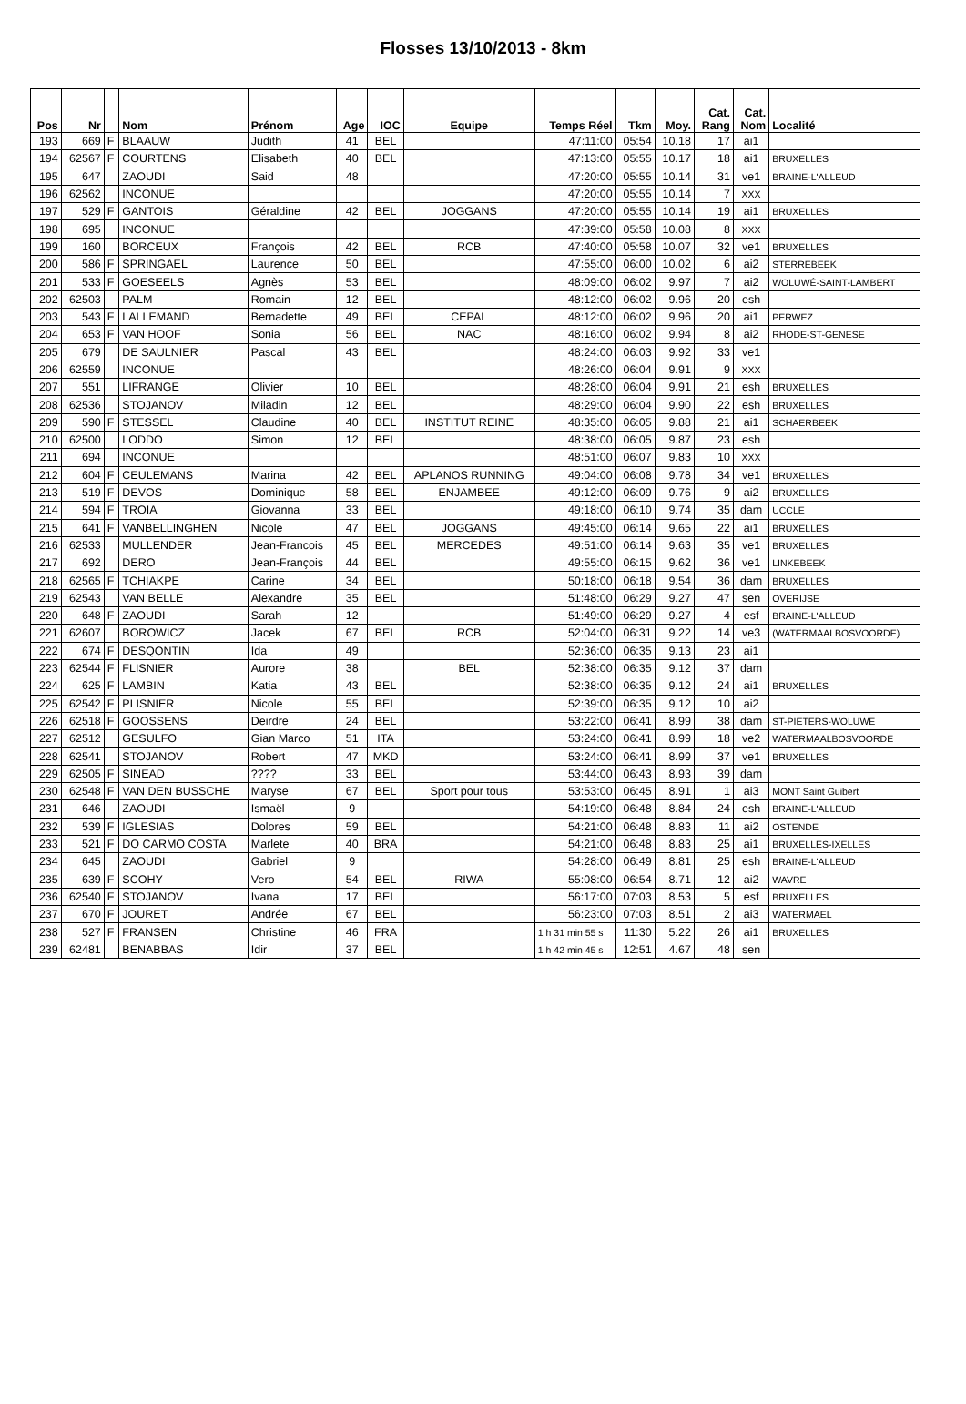Flosses 13/10/2013 - 8km
| Pos | Nr | | Nom | Prénom | Age | IOC | Equipe | Temps Réel | Tkm | Moy. | Cat. Rang | Cat. Nom | Localité |
| --- | --- | --- | --- | --- | --- | --- | --- | --- | --- | --- | --- | --- | --- |
| 193 | 669 | F | BLAAUW | Judith | 41 | BEL | | 47:11:00 | 05:54 | 10.18 | 17 | ai1 | |
| 194 | 62567 | F | COURTENS | Elisabeth | 40 | BEL | | 47:13:00 | 05:55 | 10.17 | 18 | ai1 | BRUXELLES |
| 195 | 647 | | ZAOUDI | Said | 48 | | | 47:20:00 | 05:55 | 10.14 | 31 | ve1 | BRAINE-L'ALLEUD |
| 196 | 62562 | | INCONUE | | | | | 47:20:00 | 05:55 | 10.14 | 7 | XXX | |
| 197 | 529 | F | GANTOIS | Géraldine | 42 | BEL | JOGGANS | 47:20:00 | 05:55 | 10.14 | 19 | ai1 | BRUXELLES |
| 198 | 695 | | INCONUE | | | | | 47:39:00 | 05:58 | 10.08 | 8 | XXX | |
| 199 | 160 | | BORCEUX | François | 42 | BEL | RCB | 47:40:00 | 05:58 | 10.07 | 32 | ve1 | BRUXELLES |
| 200 | 586 | F | SPRINGAEL | Laurence | 50 | BEL | | 47:55:00 | 06:00 | 10.02 | 6 | ai2 | STERREBEEK |
| 201 | 533 | F | GOESEELS | Agnès | 53 | BEL | | 48:09:00 | 06:02 | 9.97 | 7 | ai2 | WOLUWÉ-SAINT-LAMBERT |
| 202 | 62503 | | PALM | Romain | 12 | BEL | | 48:12:00 | 06:02 | 9.96 | 20 | esh | |
| 203 | 543 | F | LALLEMAND | Bernadette | 49 | BEL | CEPAL | 48:12:00 | 06:02 | 9.96 | 20 | ai1 | PERWEZ |
| 204 | 653 | F | VAN HOOF | Sonia | 56 | BEL | NAC | 48:16:00 | 06:02 | 9.94 | 8 | ai2 | RHODE-ST-GENESE |
| 205 | 679 | | DE SAULNIER | Pascal | 43 | BEL | | 48:24:00 | 06:03 | 9.92 | 33 | ve1 | |
| 206 | 62559 | | INCONUE | | | | | 48:26:00 | 06:04 | 9.91 | 9 | XXX | |
| 207 | 551 | | LIFRANGE | Olivier | 10 | BEL | | 48:28:00 | 06:04 | 9.91 | 21 | esh | BRUXELLES |
| 208 | 62536 | | STOJANOV | Miladin | 12 | BEL | | 48:29:00 | 06:04 | 9.90 | 22 | esh | BRUXELLES |
| 209 | 590 | F | STESSEL | Claudine | 40 | BEL | INSTITUT REINE | 48:35:00 | 06:05 | 9.88 | 21 | ai1 | SCHAERBEEK |
| 210 | 62500 | | LODDO | Simon | 12 | BEL | | 48:38:00 | 06:05 | 9.87 | 23 | esh | |
| 211 | 694 | | INCONUE | | | | | 48:51:00 | 06:07 | 9.83 | 10 | XXX | |
| 212 | 604 | F | CEULEMANS | Marina | 42 | BEL | APLANOS RUNNING | 49:04:00 | 06:08 | 9.78 | 34 | ve1 | BRUXELLES |
| 213 | 519 | F | DEVOS | Dominique | 58 | BEL | ENJAMBEE | 49:12:00 | 06:09 | 9.76 | 9 | ai2 | BRUXELLES |
| 214 | 594 | F | TROIA | Giovanna | 33 | BEL | | 49:18:00 | 06:10 | 9.74 | 35 | dam | UCCLE |
| 215 | 641 | F | VANBELLINGHEN | Nicole | 47 | BEL | JOGGANS | 49:45:00 | 06:14 | 9.65 | 22 | ai1 | BRUXELLES |
| 216 | 62533 | | MULLENDER | Jean-Francois | 45 | BEL | MERCEDES | 49:51:00 | 06:14 | 9.63 | 35 | ve1 | BRUXELLES |
| 217 | 692 | | DERO | Jean-François | 44 | BEL | | 49:55:00 | 06:15 | 9.62 | 36 | ve1 | LINKEBEEK |
| 218 | 62565 | F | TCHIAKPE | Carine | 34 | BEL | | 50:18:00 | 06:18 | 9.54 | 36 | dam | BRUXELLES |
| 219 | 62543 | | VAN BELLE | Alexandre | 35 | BEL | | 51:48:00 | 06:29 | 9.27 | 47 | sen | OVERIJSE |
| 220 | 648 | F | ZAOUDI | Sarah | 12 | | | 51:49:00 | 06:29 | 9.27 | 4 | esf | BRAINE-L'ALLEUD |
| 221 | 62607 | | BOROWICZ | Jacek | 67 | BEL | RCB | 52:04:00 | 06:31 | 9.22 | 14 | ve3 | (WATERMAALBOSVOORDE) |
| 222 | 674 | F | DESQONTIN | Ida | 49 | | | 52:36:00 | 06:35 | 9.13 | 23 | ai1 | |
| 223 | 62544 | F | FLISNIER | Aurore | 38 | | BEL | 52:38:00 | 06:35 | 9.12 | 37 | dam | |
| 224 | 625 | F | LAMBIN | Katia | 43 | BEL | | 52:38:00 | 06:35 | 9.12 | 24 | ai1 | BRUXELLES |
| 225 | 62542 | F | PLISNIER | Nicole | 55 | BEL | | 52:39:00 | 06:35 | 9.12 | 10 | ai2 | |
| 226 | 62518 | F | GOOSSENS | Deirdre | 24 | BEL | | 53:22:00 | 06:41 | 8.99 | 38 | dam | ST-PIETERS-WOLUWE |
| 227 | 62512 | | GESULFO | Gian Marco | 51 | ITA | | 53:24:00 | 06:41 | 8.99 | 18 | ve2 | WATERMAALBOSVOORDE |
| 228 | 62541 | | STOJANOV | Robert | 47 | MKD | | 53:24:00 | 06:41 | 8.99 | 37 | ve1 | BRUXELLES |
| 229 | 62505 | F | SINEAD | ???? | 33 | BEL | | 53:44:00 | 06:43 | 8.93 | 39 | dam | |
| 230 | 62548 | F | VAN DEN BUSSCHE | Maryse | 67 | BEL | Sport pour tous | 53:53:00 | 06:45 | 8.91 | 1 | ai3 | MONT Saint Guibert |
| 231 | 646 | | ZAOUDI | Ismaël | 9 | | | 54:19:00 | 06:48 | 8.84 | 24 | esh | BRAINE-L'ALLEUD |
| 232 | 539 | F | IGLESIAS | Dolores | 59 | BEL | | 54:21:00 | 06:48 | 8.83 | 11 | ai2 | OSTENDE |
| 233 | 521 | F | DO CARMO COSTA | Marlete | 40 | BRA | | 54:21:00 | 06:48 | 8.83 | 25 | ai1 | BRUXELLES-IXELLES |
| 234 | 645 | | ZAOUDI | Gabriel | 9 | | | 54:28:00 | 06:49 | 8.81 | 25 | esh | BRAINE-L'ALLEUD |
| 235 | 639 | F | SCOHY | Vero | 54 | BEL | RIWA | 55:08:00 | 06:54 | 8.71 | 12 | ai2 | WAVRE |
| 236 | 62540 | F | STOJANOV | Ivana | 17 | BEL | | 56:17:00 | 07:03 | 8.53 | 5 | esf | BRUXELLES |
| 237 | 670 | F | JOURET | Andrée | 67 | BEL | | 56:23:00 | 07:03 | 8.51 | 2 | ai3 | WATERMAEL |
| 238 | 527 | F | FRANSEN | Christine | 46 | FRA | | 1 h 31 min 55 s | 11:30 | 5.22 | 26 | ai1 | BRUXELLES |
| 239 | 62481 | | BENABBAS | Idir | 37 | BEL | | 1 h 42 min 45 s | 12:51 | 4.67 | 48 | sen | |